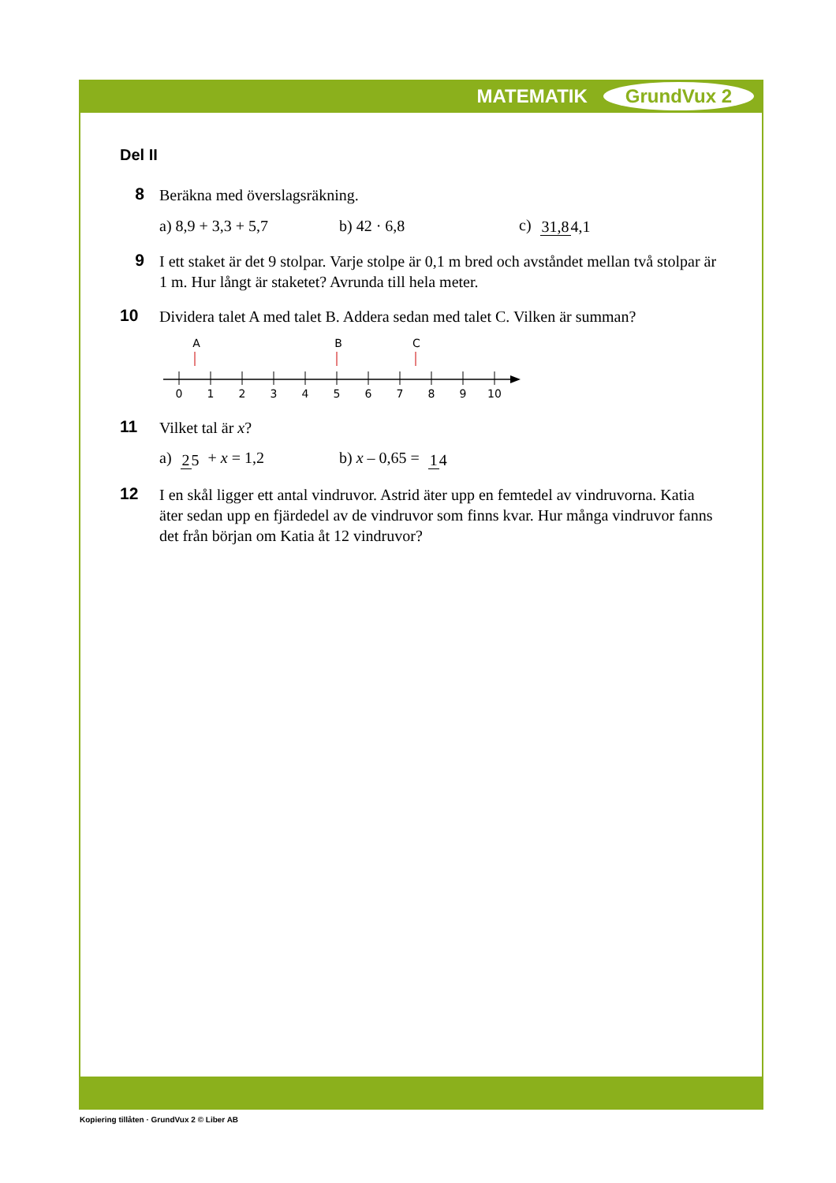MATEMATIK GrundVux 2
Del II
8
Beräkna med överslagsräkning.
a) 8,9 + 3,3 + 5,7 b) 42 · 6,8 c) 31,84,1
9
I ett staket är det 9 stolpar. Varje stolpe är 0,1 m bred och avståndet mellan två stolpar är 1 m. Hur långt är staketet? Avrunda till hela meter.
10
Dividera talet A med talet B. Addera sedan med talet C. Vilken är summan?
A
B
C
0
1
2
3
4
5
6
7
8
9
10
11
Vilket tal är x?
a) 25 + x = 1,2 b) x – 0,65 = 14
12
I en skål ligger ett antal vindruvor. Astrid äter upp en femtedel av vindruvorna. Katia äter sedan upp en fjärdedel av de vindruvor som finns kvar. Hur många vindruvor fanns det från början om Katia åt 12 vindruvor?
Kopiering tillåten · GrundVux 2 © Liber AB